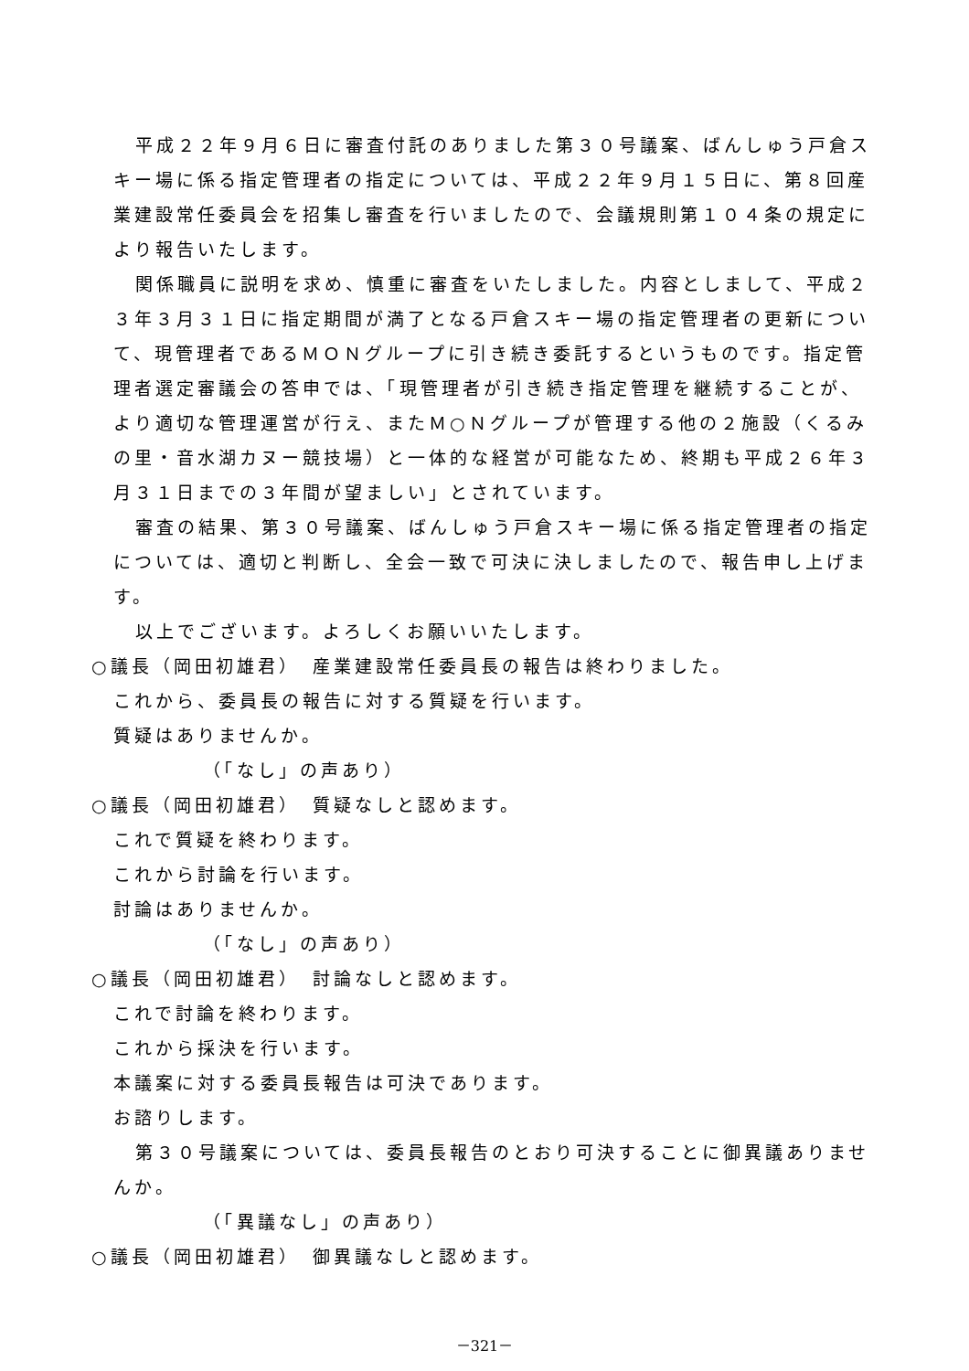平成２２年９月６日に審査付託のありました第３０号議案、ばんしゅう戸倉スキー場に係る指定管理者の指定については、平成２２年９月１５日に、第８回産業建設常任委員会を招集し審査を行いましたので、会議規則第１０４条の規定により報告いたします。
関係職員に説明を求め、慎重に審査をいたしました。内容としまして、平成２３年３月３１日に指定期間が満了となる戸倉スキー場の指定管理者の更新について、現管理者であるＭＯＮグループに引き続き委託するというものです。指定管理者選定審議会の答申では、「現管理者が引き続き指定管理を継続することが、より適切な管理運営が行え、またＭ○Ｎグループが管理する他の２施設（くるみの里・音水湖カヌー競技場）と一体的な経営が可能なため、終期も平成２６年３月３１日までの３年間が望ましい」とされています。
審査の結果、第３０号議案、ばんしゅう戸倉スキー場に係る指定管理者の指定については、適切と判断し、全会一致で可決に決しましたので、報告申し上げます。
以上でございます。よろしくお願いいたします。
○議長（岡田初雄君）　産業建設常任委員長の報告は終わりました。
これから、委員長の報告に対する質疑を行います。
質疑はありませんか。
（「なし」の声あり）
○議長（岡田初雄君）　質疑なしと認めます。
これで質疑を終わります。
これから討論を行います。
討論はありませんか。
（「なし」の声あり）
○議長（岡田初雄君）　討論なしと認めます。
これで討論を終わります。
これから採決を行います。
本議案に対する委員長報告は可決であります。
お諮りします。
第３０号議案については、委員長報告のとおり可決することに御異議ありませんか。
（「異議なし」の声あり）
○議長（岡田初雄君）　御異議なしと認めます。
－321－